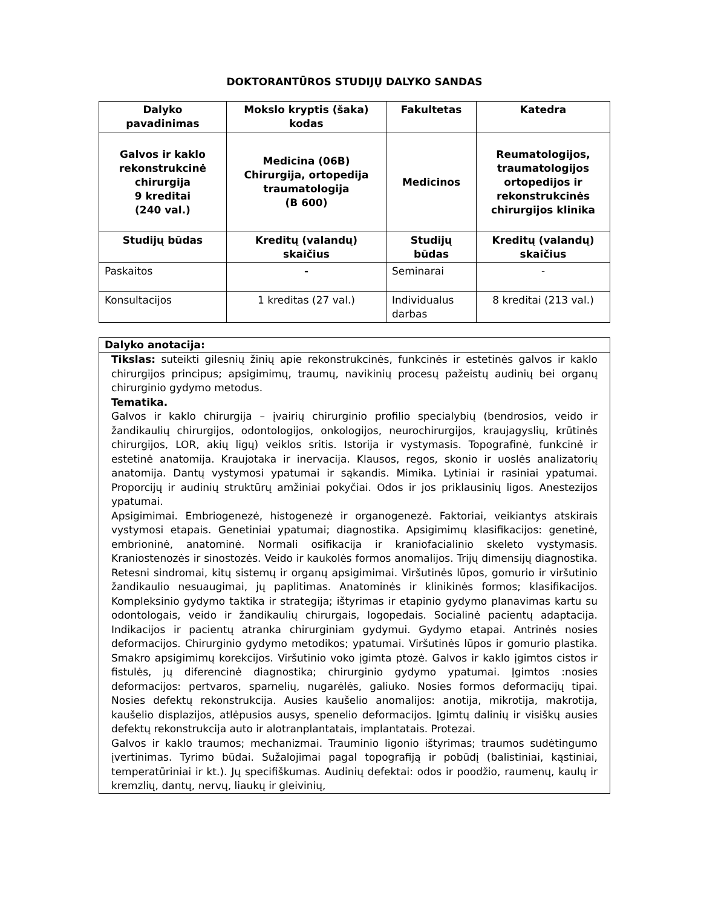DOKTORANTŪROS STUDIJŲ DALYKO SANDAS
| Dalyko pavadinimas | Mokslo kryptis (šaka) kodas | Fakultetas | Katedra |
| --- | --- | --- | --- |
| Galvos ir kaklo rekonstrukcinė chirurgija 9 kreditai (240 val.) | Medicina (06B) Chirurgija, ortopedija traumatologija (B 600) | Medicinos | Reumatologijos, traumatologijos ortopedijos ir rekonstrukcinės chirurgijos klinika |
| Studijų būdas | Kreditų (valandų) skaičius | Studijų būdas | Kreditų (valandų) skaičius |
| Paskaitos | - | Seminarai | - |
| Konsultacijos | 1 kreditas (27 val.) | Individualus darbas | 8 kreditai (213 val.) |
Dalyko anotacija:
Tikslas: suteikti gilesnių žinių apie rekonstrukcinės, funkcinės ir estetinės galvos ir kaklo chirurgijos principus; apsigimimų, traumų, navikinių procesų pažeistų audinių bei organų chirurginio gydymo metodus.
Tematika.
Galvos ir kaklo chirurgija – įvairių chirurginio profilio specialybių (bendrosios, veido ir žandikaulių chirurgijos, odontologijos, onkologijos, neurochirurgijos, kraujagyslių, krūtinės chirurgijos, LOR, akių ligų) veiklos sritis. Istorija ir vystymasis. Topografinė, funkcinė ir estetinė anatomija. Kraujotaka ir inervacija. Klausos, regos, skonio ir uoslės analizatorių anatomija. Dantų vystymosi ypatumai ir sąkandis. Mimika. Lytiniai ir rasiniai ypatumai. Proporcijų ir audinių struktūrų amžiniai pokyčiai. Odos ir jos priklausinių ligos. Anestezijos ypatumai.
Apsigimimai. Embriogenezė, histogenezė ir organogenezė. Faktoriai, veikiantys atskirais vystymosi etapais. Genetiniai ypatumai; diagnostika. Apsigimimų klasifikacijos: genetinė, embrioninė, anatominė. Normali osifikacija ir kraniofacialinio skeleto vystymasis. Kraniostenozės ir sinostozės. Veido ir kaukolės formos anomalijos. Trijų dimensijų diagnostika. Retesni sindromai, kitų sistemų ir organų apsigimimai. Viršutinės lūpos, gomurio ir viršutinio žandikaulio nesuaugimai, jų paplitimas. Anatominės ir klinikinės formos; klasifikacijos. Kompleksinio gydymo taktika ir strategija; ištyrimas ir etapinio gydymo planavimas kartu su odontologais, veido ir žandikaulių chirurgais, logopedais. Socialinė pacientų adaptacija. Indikacijos ir pacientų atranka chirurginiam gydymui. Gydymo etapai. Antrinės nosies deformacijos. Chirurginio gydymo metodikos; ypatumai. Viršutinės lūpos ir gomurio plastika. Smakro apsigimimų korekcijos. Viršutinio voko įgimta ptozė. Galvos ir kaklo įgimtos cistos ir fistulės, jų diferencinė diagnostika; chirurginio gydymo ypatumai. Įgimtos :nosies deformacijos: pertvaros, sparnelių, nugarėlės, galiuko. Nosies formos deformacijų tipai. Nosies defektų rekonstrukcija. Ausies kaušelio anomalijos: anotija, mikrotija, makrotija, kaušelio displazijos, atlėpusios ausys, spenelio deformacijos. Įgimtų dalinių ir visiškų ausies defektų rekonstrukcija auto ir alotranplantatais, implantatais. Protezai.
Galvos ir kaklo traumos; mechanizmai. Trauminio ligonio ištyrimas; traumos sudėtingumo įvertinimas. Tyrimo būdai. Sužalojimai pagal topografiją ir pobūdį (balistiniai, kąstiniai, temperatūriniai ir kt.). Jų specifiškumas. Audinių defektai: odos ir poodžio, raumenų, kaulų ir kremzlių, dantų, nervų, liaukų ir gleivinių,